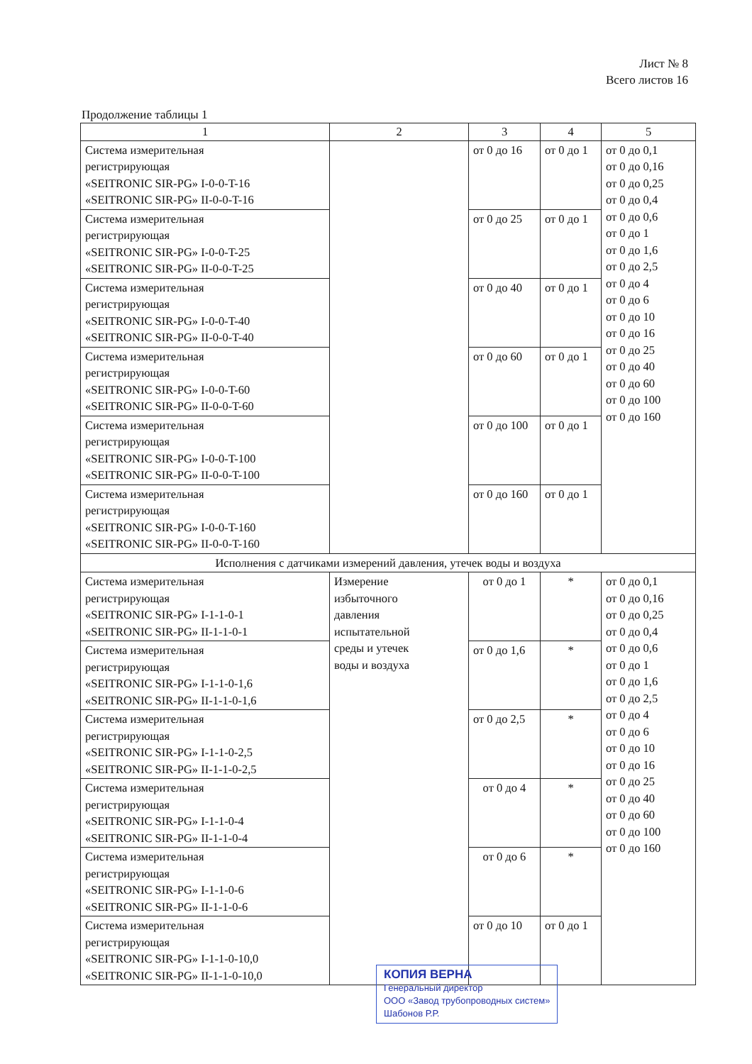Лист № 8
Всего листов 16
Продолжение таблицы 1
| 1 | 2 | 3 | 4 | 5 |
| --- | --- | --- | --- | --- |
| Система измерительная регистрирующая «SEITRONIC SIR-PG» I-0-0-T-16 «SEITRONIC SIR-PG» II-0-0-T-16 | | от 0 до 16 | от 0 до 1 | от 0 до 0,1 от 0 до 0,16 от 0 до 0,25 от 0 до 0,4 от 0 до 0,6 от 0 до 1 от 0 до 1,6 от 0 до 2,5 от 0 до 4 от 0 до 6 от 0 до 10 от 0 до 16 от 0 до 25 от 0 до 40 от 0 до 60 от 0 до 100 от 0 до 160 |
| Система измерительная регистрирующая «SEITRONIC SIR-PG» I-0-0-T-25 «SEITRONIC SIR-PG» II-0-0-T-25 | | от 0 до 25 | от 0 до 1 | |
| Система измерительная регистрирующая «SEITRONIC SIR-PG» I-0-0-T-40 «SEITRONIC SIR-PG» II-0-0-T-40 | | от 0 до 40 | от 0 до 1 | |
| Система измерительная регистрирующая «SEITRONIC SIR-PG» I-0-0-T-60 «SEITRONIC SIR-PG» II-0-0-T-60 | | от 0 до 60 | от 0 до 1 | |
| Система измерительная регистрирующая «SEITRONIC SIR-PG» I-0-0-T-100 «SEITRONIC SIR-PG» II-0-0-T-100 | | от 0 до 100 | от 0 до 1 | |
| Система измерительная регистрирующая «SEITRONIC SIR-PG» I-0-0-T-160 «SEITRONIC SIR-PG» II-0-0-T-160 | | от 0 до 160 | от 0 до 1 | |
| Исполнения с датчиками измерений давления, утечек воды и воздуха | | | | |
| Система измерительная регистрирующая «SEITRONIC SIR-PG» I-1-1-0-1 «SEITRONIC SIR-PG» II-1-1-0-1 | Измерение избыточного давления испытательной среды и утечек воды и воздуха | от 0 до 1 | * | от 0 до 0,1 от 0 до 0,16 от 0 до 0,25 от 0 до 0,4 от 0 до 0,6 от 0 до 1 от 0 до 1,6 от 0 до 2,5 от 0 до 4 от 0 до 6 от 0 до 10 от 0 до 16 от 0 до 25 от 0 до 40 от 0 до 60 от 0 до 100 от 0 до 160 |
| Система измерительная регистрирующая «SEITRONIC SIR-PG» I-1-1-0-1,6 «SEITRONIC SIR-PG» II-1-1-0-1,6 | | от 0 до 1,6 | * | |
| Система измерительная регистрирующая «SEITRONIC SIR-PG» I-1-1-0-2,5 «SEITRONIC SIR-PG» II-1-1-0-2,5 | | от 0 до 2,5 | * | |
| Система измерительная регистрирующая «SEITRONIC SIR-PG» I-1-1-0-4 «SEITRONIC SIR-PG» II-1-1-0-4 | | от 0 до 4 | * | |
| Система измерительная регистрирующая «SEITRONIC SIR-PG» I-1-1-0-6 «SEITRONIC SIR-PG» II-1-1-0-6 | | от 0 до 6 | * | |
| Система измерительная регистрирующая «SEITRONIC SIR-PG» I-1-1-0-10,0 «SEITRONIC SIR-PG» II-1-1-0-10,0 | | от 0 до 10 | от 0 до 1 | |
КОПИЯ ВЕРНА
Генеральный директор
ООО «Завод трубопроводных систем»
Шабонов Р.Р.